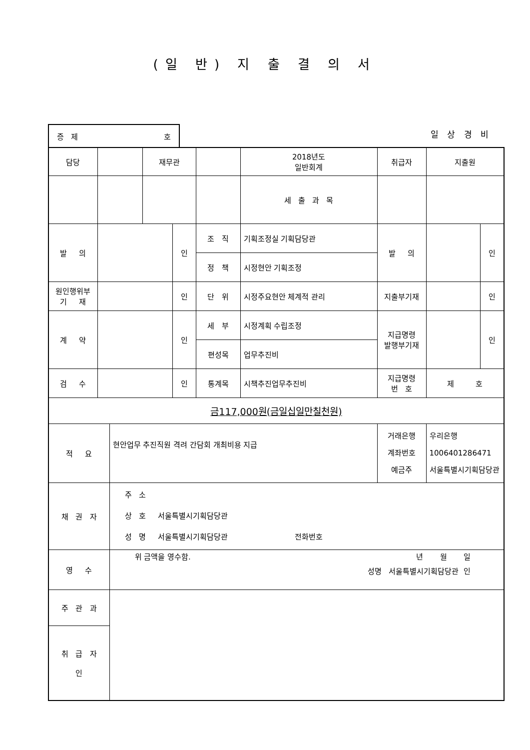(일 반) 지 출 결 의 서
증 제 호
일 상 경 비
| 담당 | | | 재무관 | | | 2018년도 일반회계 | 취급자 | 지출원 | |
| | | | | | | 세 출 과 목 | | | |
| 발 의 | | | | 인 | 조 직 | 기획조정실 기획담당관 | 발 의 | | 인 |
| | | | | | 정 책 | 시정현안 기획조정 | | | |
| 원인행위부 기 재 | | | | 인 | 단 위 | 시정주요현안 체계적 관리 | 지출부기재 | | 인 |
| 계 약 | | | | 인 | 세 부 | 시정계획 수립조정 | 지급명령 발행부기재 | | 인 |
| | | | | | 편성목 | 업무추진비 | | | |
| 검 수 | | | | 인 | 통계목 | 시책추진업무추진비 | 지급명령 번 호 | 제 호 | |
| 금117,000원(금일십일만칠천원) | | | | | | | | | |
| 적 요 | | 현안업무 추진직원 격려 간담회 개최비용 지급 | | | | | 거래은행 계좌번호 예금주 | 우리은행 1006401286471 서울특별시기획담당관 | |
| 채 권 자 | | 주 소 상 호 서울특별시기획담당관 성 명 서울특별시기획담당관 전화번호 | | | | | | | |
| 영 수 | | 위 금액을 영수함. 년 월 일 성명 서울특별시기획담당관 인 | | | | | | | |
| 주 관 과 | | | | | | | | | |
| 취 급 자 인 | | | | | | | | | |